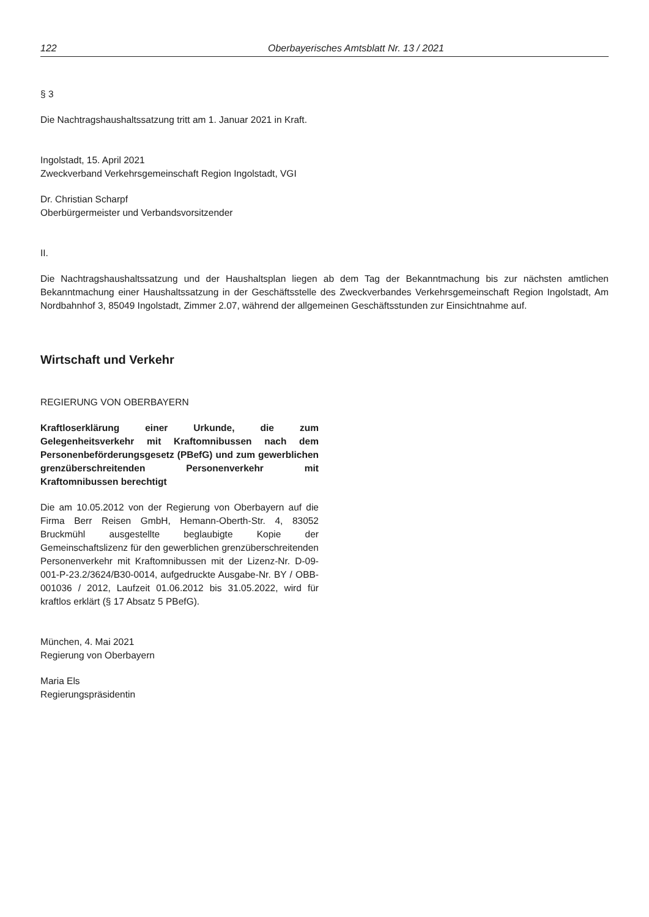122 Oberbayerisches Amtsblatt Nr. 13 / 2021
§ 3
Die Nachtragshaushaltssatzung tritt am 1. Januar 2021 in Kraft.
Ingolstadt, 15. April 2021
Zweckverband Verkehrsgemeinschaft Region Ingolstadt, VGI
Dr. Christian Scharpf
Oberbürgermeister und Verbandsvorsitzender
II.
Die Nachtragshaushaltssatzung und der Haushaltsplan liegen ab dem Tag der Bekanntmachung bis zur nächsten amtlichen Bekanntmachung einer Haushaltssatzung in der Geschäftsstelle des Zweckverbandes Verkehrsgemeinschaft Region Ingolstadt, Am Nordbahnhof 3, 85049 Ingolstadt, Zimmer 2.07, während der allgemeinen Geschäftsstunden zur Einsichtnahme auf.
Wirtschaft und Verkehr
REGIERUNG VON OBERBAYERN
Kraftloserklärung einer Urkunde, die zum Gelegenheitsverkehr mit Kraftomnibussen nach dem Personenbeförderungsgesetz (PBefG) und zum gewerblichen grenzüberschreitenden Personenverkehr mit Kraftomnibussen berechtigt
Die am 10.05.2012 von der Regierung von Oberbayern auf die Firma Berr Reisen GmbH, Hemann-Oberth-Str. 4, 83052 Bruckmühl ausgestellte beglaubigte Kopie der Gemeinschaftslizenz für den gewerblichen grenzüberschreitenden Personenverkehr mit Kraftomnibussen mit der Lizenz-Nr. D-09-001-P-23.2/3624/B30-0014, aufgedruckte Ausgabe-Nr. BY / OBB-001036 / 2012, Laufzeit 01.06.2012 bis 31.05.2022, wird für kraftlos erklärt (§ 17 Absatz 5 PBefG).
München, 4. Mai 2021
Regierung von Oberbayern
Maria Els
Regierungspräsidentin